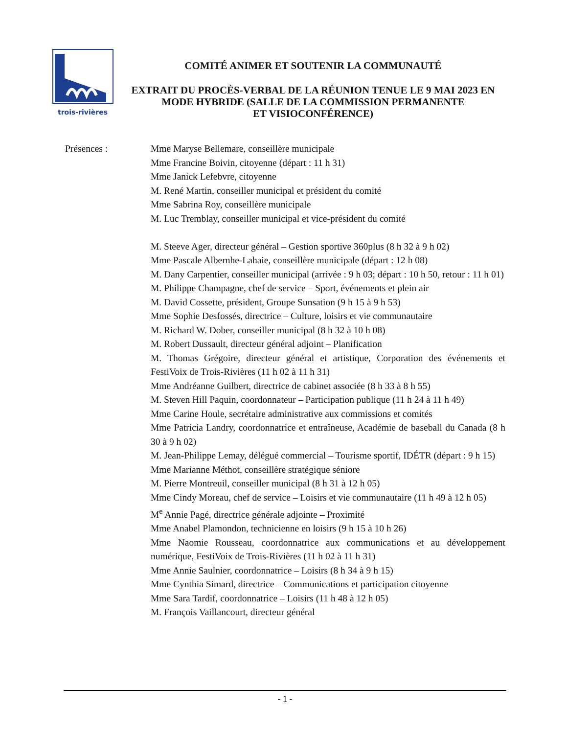trois-rivières
COMITÉ ANIMER ET SOUTENIR LA COMMUNAUTÉ
EXTRAIT DU PROCÈS-VERBAL DE LA RÉUNION TENUE LE 9 MAI 2023 EN MODE HYBRIDE (SALLE DE LA COMMISSION PERMANENTE
ET VISIOCONFÉRENCE)
Présences : Mme Maryse Bellemare, conseillère municipale
Mme Francine Boivin, citoyenne (départ : 11 h 31)
Mme Janick Lefebvre, citoyenne
M. René Martin, conseiller municipal et président du comité
Mme Sabrina Roy, conseillère municipale
M. Luc Tremblay, conseiller municipal et vice-président du comité
M. Steeve Ager, directeur général – Gestion sportive 360plus (8 h 32 à 9 h 02)
Mme Pascale Albernhe-Lahaie, conseillère municipale (départ : 12 h 08)
M. Dany Carpentier, conseiller municipal (arrivée : 9 h 03; départ : 10 h 50, retour : 11 h 01)
M. Philippe Champagne, chef de service – Sport, événements et plein air
M. David Cossette, président, Groupe Sunsation (9 h 15 à 9 h 53)
Mme Sophie Desfossés, directrice – Culture, loisirs et vie communautaire
M. Richard W. Dober, conseiller municipal (8 h 32 à 10 h 08)
M. Robert Dussault, directeur général adjoint – Planification
M. Thomas Grégoire, directeur général et artistique, Corporation des événements et FestiVoix de Trois-Rivières (11 h 02 à 11 h 31)
Mme Andréanne Guilbert, directrice de cabinet associée (8 h 33 à 8 h 55)
M. Steven Hill Paquin, coordonnateur – Participation publique (11 h 24 à 11 h 49)
Mme Carine Houle, secrétaire administrative aux commissions et comités
Mme Patricia Landry, coordonnatrice et entraîneuse, Académie de baseball du Canada (8 h 30 à 9 h 02)
M. Jean-Philippe Lemay, délégué commercial – Tourisme sportif, IDÉTR (départ : 9 h 15)
Mme Marianne Méthot, conseillère stratégique séniore
M. Pierre Montreuil, conseiller municipal (8 h 31 à 12 h 05)
Mme Cindy Moreau, chef de service – Loisirs et vie communautaire (11 h 49 à 12 h 05)
M<sup>e</sup> Annie Pagé, directrice générale adjointe – Proximité
Mme Anabel Plamondon, technicienne en loisirs (9 h 15 à 10 h 26)
Mme Naomie Rousseau, coordonnatrice aux communications et au développement numérique, FestiVoix de Trois-Rivières (11 h 02 à 11 h 31)
Mme Annie Saulnier, coordonnatrice – Loisirs (8 h 34 à 9 h 15)
Mme Cynthia Simard, directrice – Communications et participation citoyenne
Mme Sara Tardif, coordonnatrice – Loisirs (11 h 48 à 12 h 05)
M. François Vaillancourt, directeur général
- 1 -